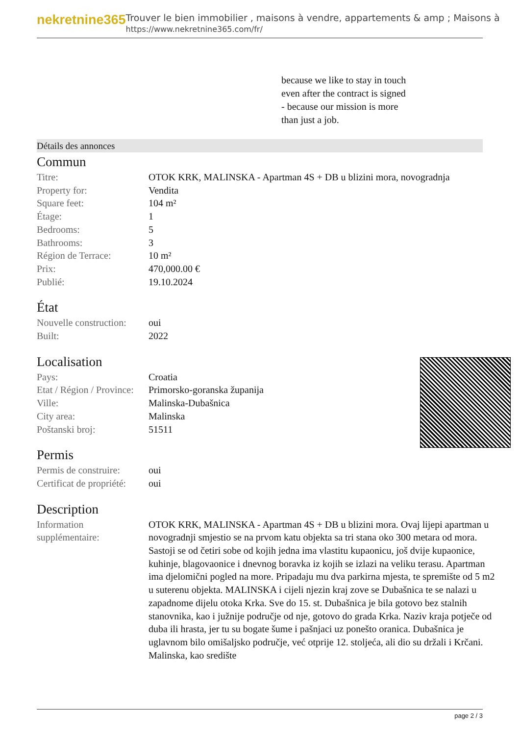nekretnine365
Trouver le bien immobilier , maisons à vendre, appartements & amp ; Maisons à
https://www.nekretnine365.com/fr/
because we like to stay in touch
even after the contract is signed
- because our mission is more
than just a job.
Détails des annonces
Commun
| Titre: | OTOK KRK, MALINSKA - Apartman 4S + DB u blizini mora, novogradnja |
| Property for: | Vendita |
| Square feet: | 104 m² |
| Étage: | 1 |
| Bedrooms: | 5 |
| Bathrooms: | 3 |
| Région de Terrace: | 10 m² |
| Prix: | 470,000.00 € |
| Publié: | 19.10.2024 |
État
| Nouvelle construction: | oui |
| Built: | 2022 |
Localisation
| Pays: | Croatia |
| Etat / Région / Province: | Primorsko-goranska županija |
| Ville: | Malinska-Dubašnica |
| City area: | Malinska |
| Poštanski broj: | 51511 |
Permis
| Permis de construire: | oui |
| Certificat de propriété: | oui |
Description
| Information supplémentaire: | OTOK KRK, MALINSKA - Apartman 4S + DB u blizini mora. Ovaj lijepi apartman u novogradnji smjestio se na prvom katu objekta sa tri stana oko 300 metara od mora. Sastoji se od četiri sobe od kojih jedna ima vlastitu kupaonicu, još dvije kupaonice, kuhinje, blagovaonice i dnevnog boravka iz kojih se izlazi na veliku terasu. Apartman ima djelomični pogled na more. Pripadaju mu dva parkirna mjesta, te spremište od 5 m2 u suterenu objekta. MALINSKA i cijeli njezin kraj zove se Dubašnica te se nalazi u zapadnome dijelu otoka Krka. Sve do 15. st. Dubašnica je bila gotovo bez stalnih stanovnika, kao i južnije područje od nje, gotovo do grada Krka. Naziv kraja potječe od duba ili hrasta, jer tu su bogate šume i pašnjaci uz ponešto oranica. Dubašnica je uglavnom bilo omišaljsko područje, već otprije 12. stoljeća, ali dio su držali i Krčani. Malinska, kao središte |
page 2 / 3